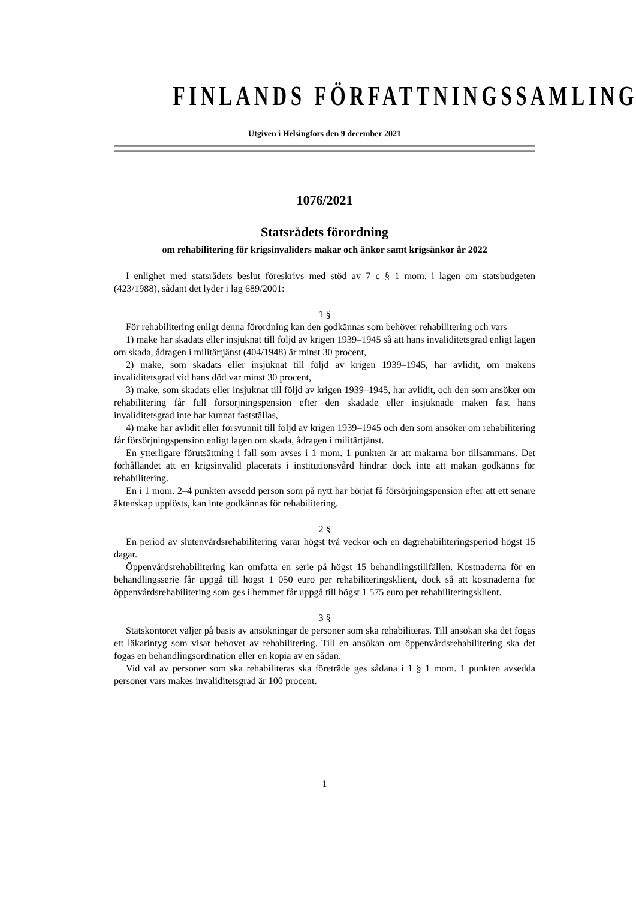FINLANDS FÖRFATTNINGSSAMLING
Utgiven i Helsingfors den 9 december 2021
1076/2021
Statsrådets förordning
om rehabilitering för krigsinvaliders makar och änkor samt krigsänkor år 2022
I enlighet med statsrådets beslut föreskrivs med stöd av 7 c § 1 mom. i lagen om statsbudgeten (423/1988), sådant det lyder i lag 689/2001:
1 §
För rehabilitering enligt denna förordning kan den godkännas som behöver rehabilitering och vars
1) make har skadats eller insjuknat till följd av krigen 1939–1945 så att hans invaliditetsgrad enligt lagen om skada, ådragen i militärtjänst (404/1948) är minst 30 procent,
2) make, som skadats eller insjuknat till följd av krigen 1939–1945, har avlidit, om makens invaliditetsgrad vid hans död var minst 30 procent,
3) make, som skadats eller insjuknat till följd av krigen 1939–1945, har avlidit, och den som ansöker om rehabilitering får full försörjningspension efter den skadade eller insjuknade maken fast hans invaliditetsgrad inte har kunnat fastställas,
4) make har avlidit eller försvunnit till följd av krigen 1939–1945 och den som ansöker om rehabilitering får försörjningspension enligt lagen om skada, ådragen i militärtjänst.
En ytterligare förutsättning i fall som avses i 1 mom. 1 punkten är att makarna bor tillsammans. Det förhållandet att en krigsinvalid placerats i institutionsvård hindrar dock inte att makan godkänns för rehabilitering.
En i 1 mom. 2–4 punkten avsedd person som på nytt har börjat få försörjningspension efter att ett senare äktenskap upplösts, kan inte godkännas för rehabilitering.
2 §
En period av slutenvårdsrehabilitering varar högst två veckor och en dagrehabiliteringsperiod högst 15 dagar.
Öppenvårdsrehabilitering kan omfatta en serie på högst 15 behandlingstillfällen. Kostnaderna för en behandlingsserie får uppgå till högst 1 050 euro per rehabiliteringsklient, dock så att kostnaderna för öppenvårdsrehabilitering som ges i hemmet får uppgå till högst 1 575 euro per rehabiliteringsklient.
3 §
Statskontoret väljer på basis av ansökningar de personer som ska rehabiliteras. Till ansökan ska det fogas ett läkarintyg som visar behovet av rehabilitering. Till en ansökan om öppenvårdsrehabilitering ska det fogas en behandlingsordination eller en kopia av en sådan.
Vid val av personer som ska rehabiliteras ska företräde ges sådana i 1 § 1 mom. 1 punkten avsedda personer vars makes invaliditetsgrad är 100 procent.
1